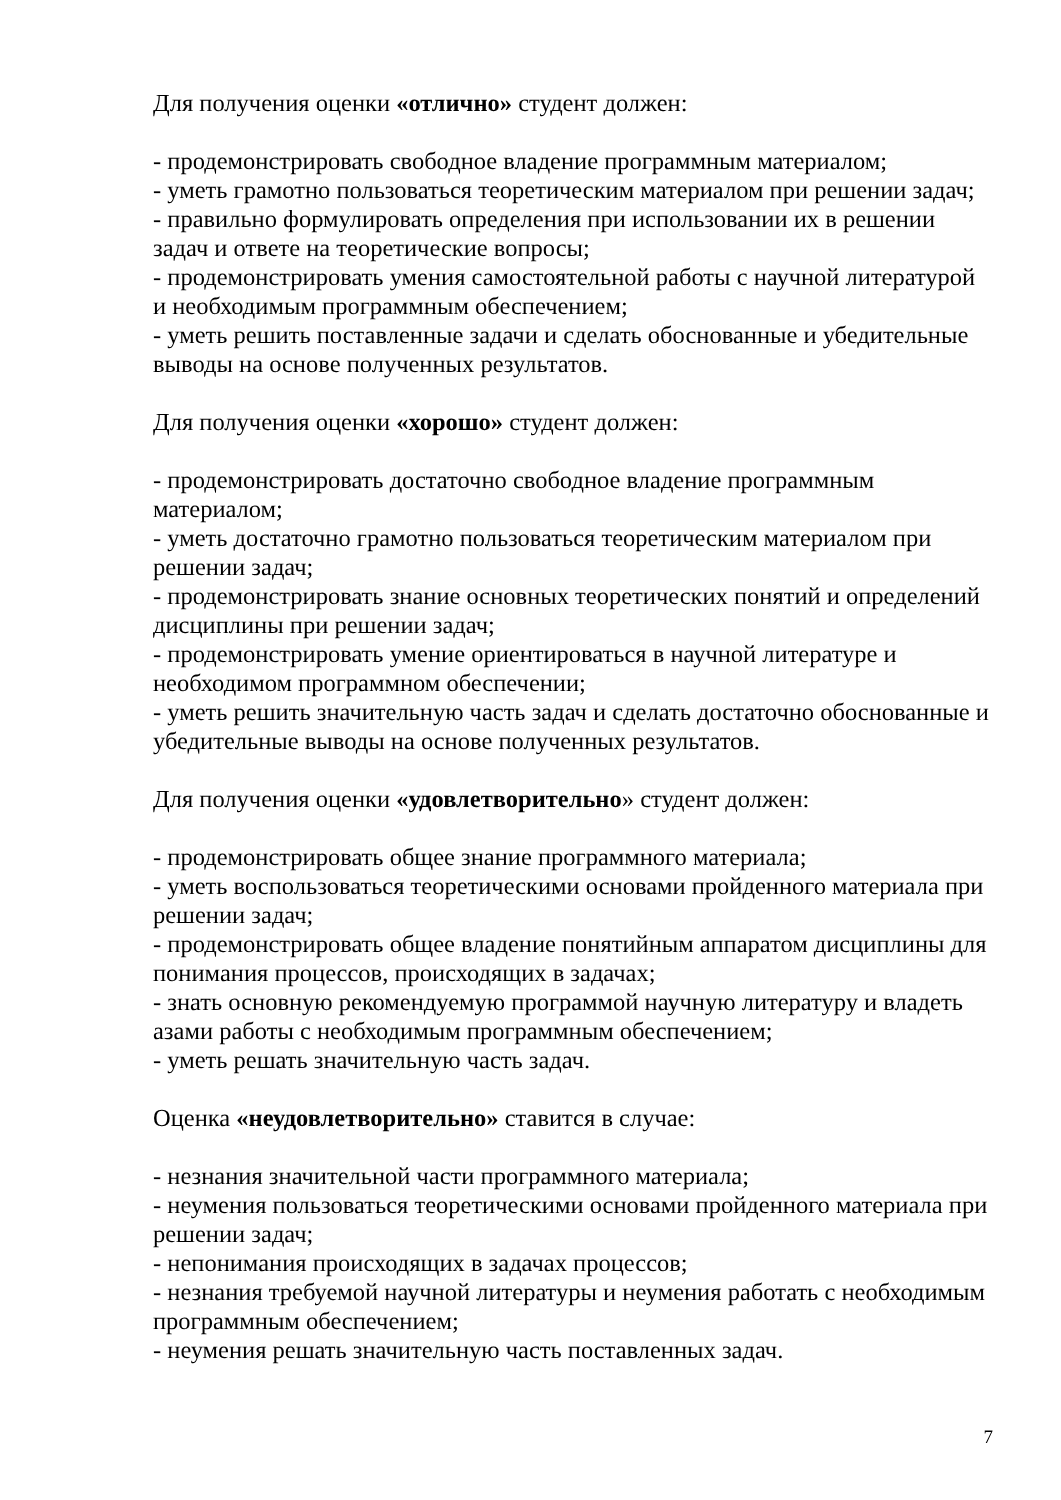Для получения оценки «отлично» студент должен:
- продемонстрировать свободное владение программным материалом;
- уметь грамотно пользоваться теоретическим материалом при решении задач;
- правильно формулировать определения при использовании их в решении задач и ответе на теоретические вопросы;
- продемонстрировать умения самостоятельной работы с научной литературой и необходимым программным обеспечением;
- уметь решить поставленные задачи и сделать обоснованные и убедительные выводы на основе полученных результатов.
Для получения оценки «хорошо» студент должен:
- продемонстрировать достаточно свободное владение программным материалом;
- уметь достаточно грамотно пользоваться теоретическим материалом при решении задач;
- продемонстрировать знание основных теоретических понятий и определений дисциплины при решении задач;
- продемонстрировать умение ориентироваться в научной литературе и необходимом программном обеспечении;
- уметь решить значительную часть задач и сделать достаточно обоснованные и убедительные выводы на основе полученных результатов.
Для получения оценки «удовлетворительно» студент должен:
- продемонстрировать общее знание программного материала;
- уметь воспользоваться теоретическими основами пройденного материала при решении задач;
- продемонстрировать общее владение понятийным аппаратом дисциплины для понимания процессов, происходящих в задачах;
- знать основную рекомендуемую программой научную литературу и владеть азами работы с необходимым программным обеспечением;
- уметь решать значительную часть задач.
Оценка «неудовлетворительно» ставится в случае:
- незнания значительной части программного материала;
- неумения пользоваться теоретическими основами пройденного материала при решении задач;
- непонимания происходящих в задачах процессов;
- незнания требуемой научной литературы и неумения работать с необходимым программным обеспечением;
- неумения решать значительную часть поставленных задач.
7